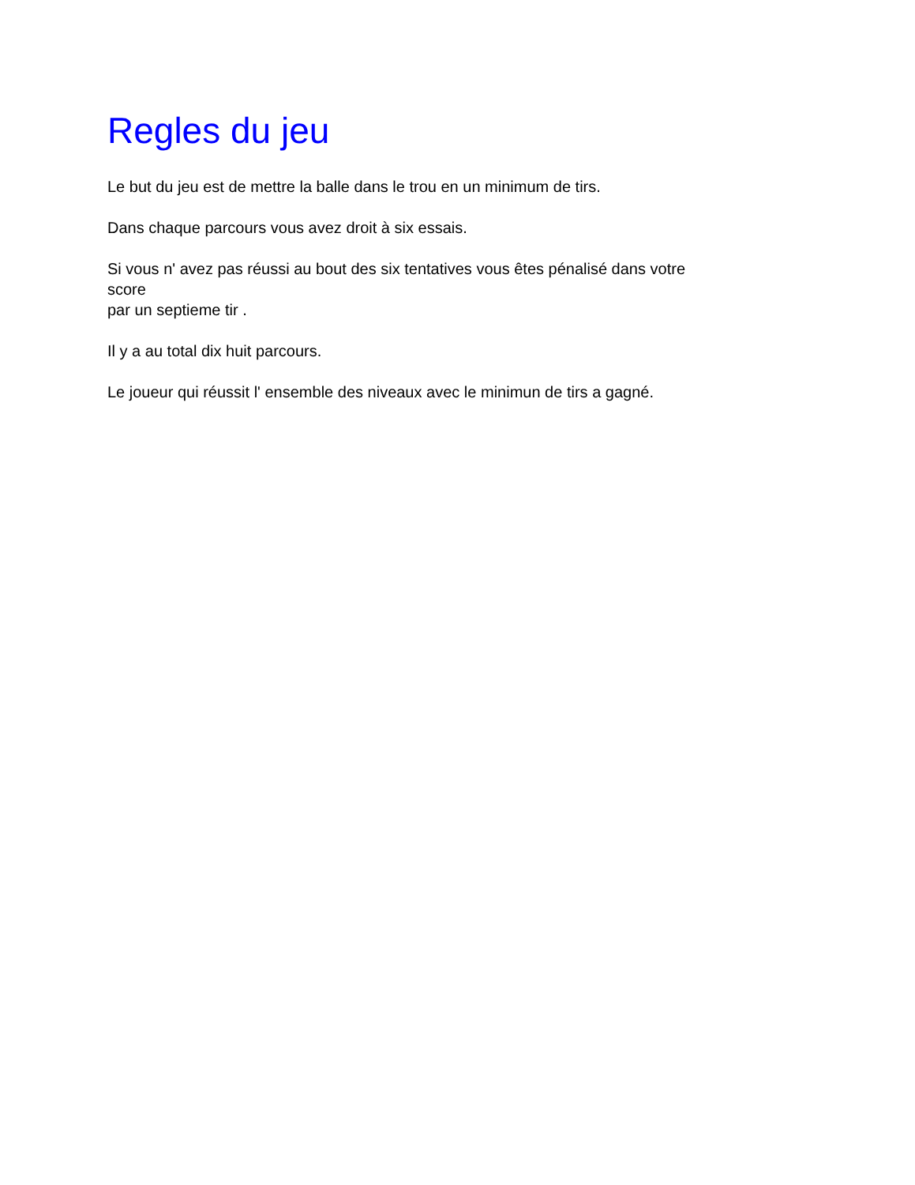Regles du jeu
Le but du jeu est de mettre la balle dans le trou en un minimum de tirs.
Dans chaque parcours vous avez droit à six essais.
Si vous n' avez pas réussi au bout des six tentatives vous êtes pénalisé dans votre
score
par un septieme tir .
Il y a au total dix huit parcours.
Le joueur qui réussit l' ensemble des niveaux avec le minimun de tirs a gagné.